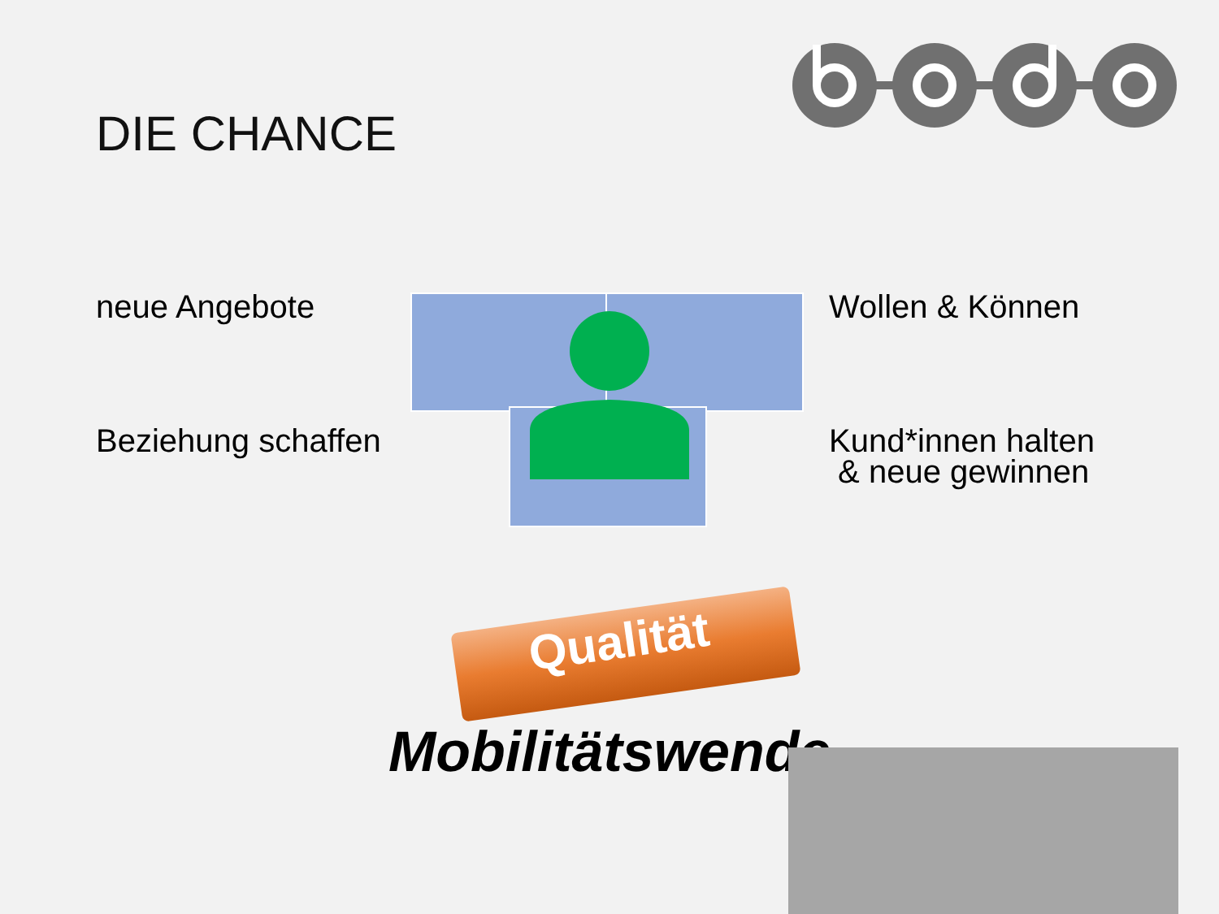DIE CHANCE
neue Angebote Wollen & Können
Beziehung schaffen
Kund*innen halten
& neue gewinnen
Qualität
Mobilitätswende